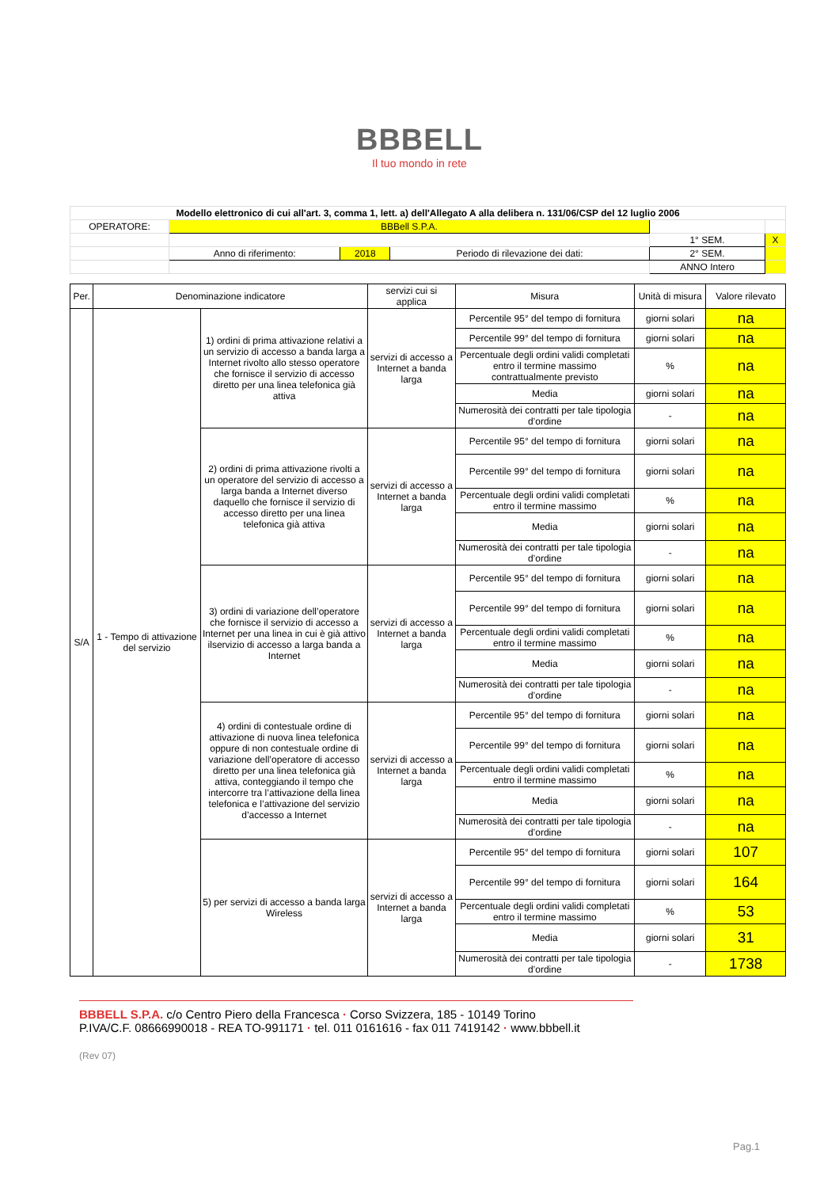BBBELL
Il tuo mondo in rete
| Modello elettronico di cui all'art. 3, comma 1, lett. a) dell'Allegato A alla delibera n. 131/06/CSP del 12 luglio 2006 | | | | | |
| OPERATORE: | BBBell S.P.A. | | | | |
| | | | | 1° SEM. | X |
| | Anno di riferimento: | 2018 | Periodo di rilevazione dei dati: | 2° SEM. | |
| | | | | ANNO Intero | |
| Per. | Denominazione indicatore | | servizi cui si applica | Misura | Unità di misura | Valore rilevato |
| --- | --- | --- | --- | --- | --- | --- |
| S/A | 1 - Tempo di attivazione del servizio | 1) ordini di prima attivazione relativi a un servizio di accesso a banda larga a Internet rivolto allo stesso operatore che fornisce il servizio di accesso diretto per una linea telefonica già attiva | servizi di accesso a Internet a banda larga | Percentile 95° del tempo di fornitura | giorni solari | na |
| | | | | Percentile 99° del tempo di fornitura | giorni solari | na |
| | | | | Percentuale degli ordini validi completati entro il termine massimo contrattualmente previsto | % | na |
| | | | | Media | giorni solari | na |
| | | | | Numerosità dei contratti per tale tipologia d’ordine | - | na |
| | | 2) ordini di prima attivazione rivolti a un operatore del servizio di accesso a larga banda a Internet diverso daquello che fornisce il servizio di accesso diretto per una linea telefonica già attiva | servizi di accesso a Internet a banda larga | Percentile 95° del tempo di fornitura | giorni solari | na |
| | | | | Percentile 99° del tempo di fornitura | giorni solari | na |
| | | | | Percentuale degli ordini validi completati entro il termine massimo | % | na |
| | | | | Media | giorni solari | na |
| | | | | Numerosità dei contratti per tale tipologia d’ordine | - | na |
| | | 3) ordini di variazione dell’operatore che fornisce il servizio di accesso a Internet per una linea in cui è già attivo ilservizio di accesso a larga banda a Internet | servizi di accesso a Internet a banda larga | Percentile 95° del tempo di fornitura | giorni solari | na |
| | | | | Percentile 99° del tempo di fornitura | giorni solari | na |
| | | | | Percentuale degli ordini validi completati entro il termine massimo | % | na |
| | | | | Media | giorni solari | na |
| | | | | Numerosità dei contratti per tale tipologia d’ordine | - | na |
| | | 4) ordini di contestuale ordine di attivazione di nuova linea telefonica oppure di non contestuale ordine di variazione dell’operatore di accesso diretto per una linea telefonica già attiva, conteggiando il tempo che intercorre tra l’attivazione della linea telefonica e l’attivazione del servizio d’accesso a Internet | servizi di accesso a Internet a banda larga | Percentile 95° del tempo di fornitura | giorni solari | na |
| | | | | Percentile 99° del tempo di fornitura | giorni solari | na |
| | | | | Percentuale degli ordini validi completati entro il termine massimo | % | na |
| | | | | Media | giorni solari | na |
| | | | | Numerosità dei contratti per tale tipologia d’ordine | - | na |
| | | 5) per servizi di accesso a banda larga Wireless | servizi di accesso a Internet a banda larga | Percentile 95° del tempo di fornitura | giorni solari | 107 |
| | | | | Percentile 99° del tempo di fornitura | giorni solari | 164 |
| | | | | Percentuale degli ordini validi completati entro il termine massimo | % | 53 |
| | | | | Media | giorni solari | 31 |
| | | | | Numerosità dei contratti per tale tipologia d’ordine | - | 1738 |
BBBELL S.P.A. c/o Centro Piero della Francesca · Corso Svizzera, 185 - 10149 Torino
P.IVA/C.F. 08666990018 - REA TO-991171 · tel. 011 0161616 - fax 011 7419142 · www.bbbell.it
(Rev 07)
Pag.1